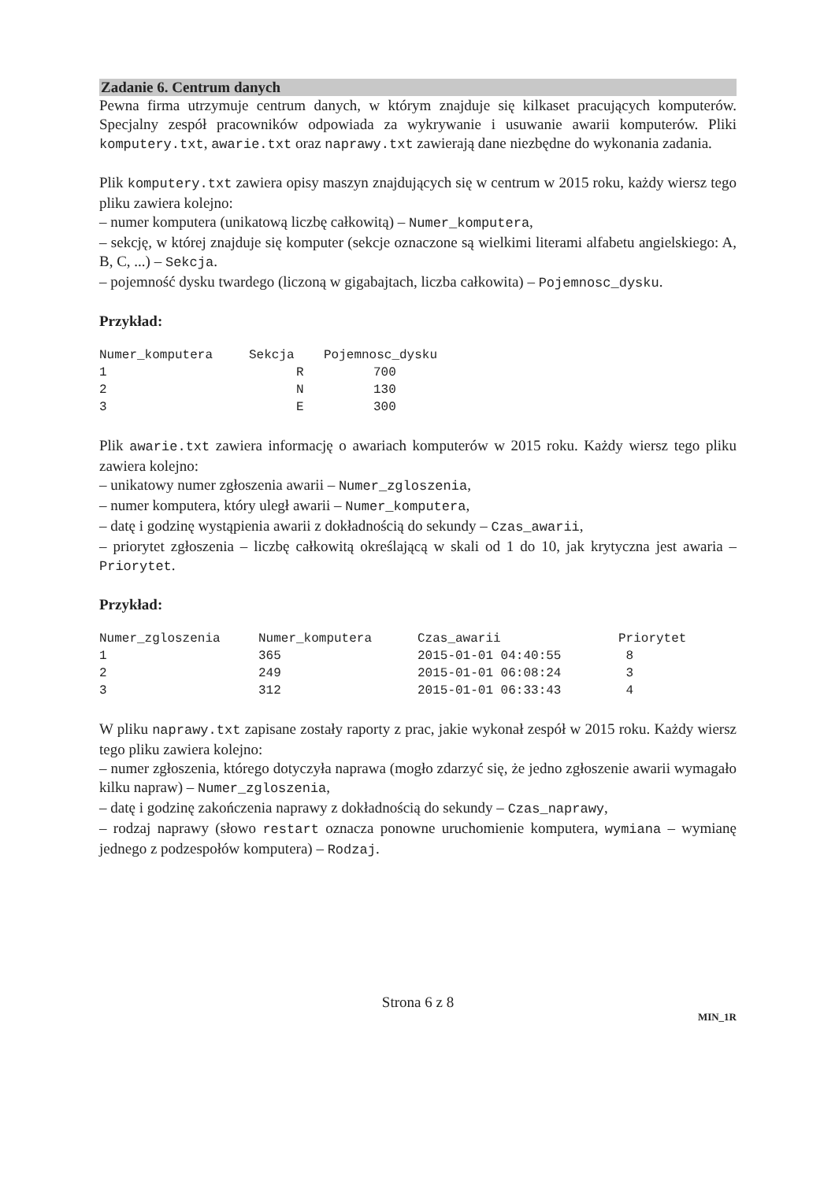Zadanie 6. Centrum danych
Pewna firma utrzymuje centrum danych, w którym znajduje się kilkaset pracujących komputerów. Specjalny zespół pracowników odpowiada za wykrywanie i usuwanie awarii komputerów. Pliki komputery.txt, awarie.txt oraz naprawy.txt zawierają dane niezbędne do wykonania zadania.
Plik komputery.txt zawiera opisy maszyn znajdujących się w centrum w 2015 roku, każdy wiersz tego pliku zawiera kolejno:
– numer komputera (unikatową liczbę całkowitą) – Numer_komputera,
– sekcję, w której znajduje się komputer (sekcje oznaczone są wielkimi literami alfabetu angielskiego: A, B, C, ...) – Sekcja.
– pojemność dysku twardego (liczoną w gigabajtach, liczba całkowita) – Pojemnosc_dysku.
Przykład:
| Numer_komputera | Sekcja | Pojemnosc_dysku |
| --- | --- | --- |
| 1 | R | 700 |
| 2 | N | 130 |
| 3 | E | 300 |
Plik awarie.txt zawiera informację o awariach komputerów w 2015 roku. Każdy wiersz tego pliku zawiera kolejno:
– unikatowy numer zgłoszenia awarii – Numer_zgloszenia,
– numer komputera, który uległ awarii – Numer_komputera,
– datę i godzinę wystąpienia awarii z dokładnością do sekundy – Czas_awarii,
– priorytet zgłoszenia – liczbę całkowitą określającą w skali od 1 do 10, jak krytyczna jest awaria – Priorytet.
Przykład:
| Numer_zgloszenia | Numer_komputera | Czas_awarii | Priorytet |
| --- | --- | --- | --- |
| 1 | 365 | 2015-01-01 04:40:55 | 8 |
| 2 | 249 | 2015-01-01 06:08:24 | 3 |
| 3 | 312 | 2015-01-01 06:33:43 | 4 |
W pliku naprawy.txt zapisane zostały raporty z prac, jakie wykonał zespół w 2015 roku. Każdy wiersz tego pliku zawiera kolejno:
– numer zgłoszenia, którego dotyczyła naprawa (mogło zdarzyć się, że jedno zgłoszenie awarii wymagało kilku napraw) – Numer_zgloszenia,
– datę i godzinę zakończenia naprawy z dokładnością do sekundy – Czas_naprawy,
– rodzaj naprawy (słowo restart oznacza ponowne uruchomienie komputera, wymiana – wymianę jednego z podzespołów komputera) – Rodzaj.
Strona 6 z 8
MIN_1R